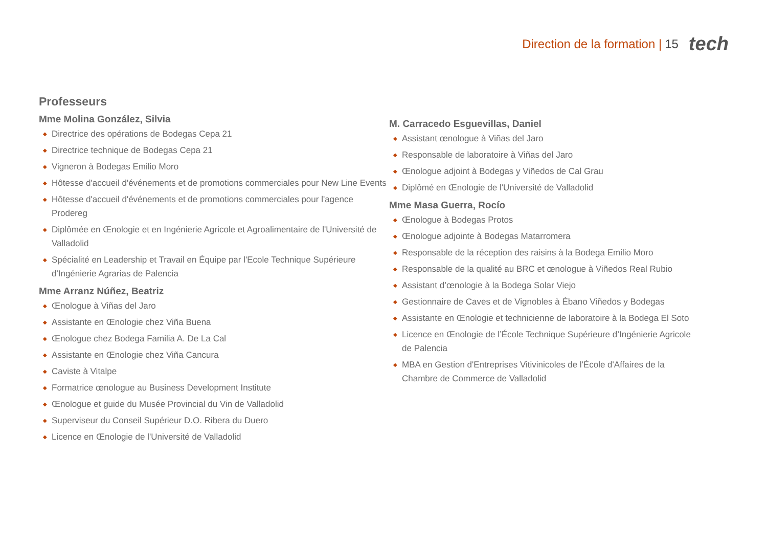Direction de la formation | 15 tech
Professeurs
Mme Molina González, Silvia
◆ Directrice des opérations de Bodegas Cepa 21
◆ Directrice technique de Bodegas Cepa 21
◆ Vigneron à Bodegas Emilio Moro
◆ Hôtesse d'accueil d'événements et de promotions commerciales pour New Line Events
◆ Hôtesse d'accueil d'événements et de promotions commerciales pour l'agence Prodereg
◆ Diplômée en Œnologie et en Ingénierie Agricole et Agroalimentaire de l'Université de Valladolid
◆ Spécialité en Leadership et Travail en Équipe par l'Ecole Technique Supérieure d'Ingénierie Agrarias de Palencia
Mme Arranz Núñez, Beatriz
◆ Œnologue à Viñas del Jaro
◆ Assistante en Œnologie chez Viña Buena
◆ Œnologue chez Bodega Familia A. De La Cal
◆ Assistante en Œnologie chez Viña Cancura
◆ Caviste à Vitalpe
◆ Formatrice œnologue au Business Development Institute
◆ Œnologue et guide du Musée Provincial du Vin de Valladolid
◆ Superviseur du Conseil Supérieur D.O. Ribera du Duero
◆ Licence en Œnologie de l'Université de Valladolid
M. Carracedo Esguevillas, Daniel
◆ Assistant œnologue à Viñas del Jaro
◆ Responsable de laboratoire à Viñas del Jaro
◆ Œnologue adjoint à Bodegas y Viñedos de Cal Grau
◆ Diplômé en Œnologie de l'Université de Valladolid
Mme Masa Guerra, Rocío
◆ Œnologue à Bodegas Protos
◆ Œnologue adjointe à Bodegas Matarromera
◆ Responsable de la réception des raisins à la Bodega Emilio Moro
◆ Responsable de la qualité au BRC et œnologue à Viñedos Real Rubio
◆ Assistant d’œnologie à la Bodega Solar Viejo
◆ Gestionnaire de Caves et de Vignobles à Ébano Viñedos y Bodegas
◆ Assistante en Œnologie et technicienne de laboratoire à la Bodega El Soto
◆ Licence en Œnologie de l’École Technique Supérieure d’Ingénierie Agricole de Palencia
◆ MBA en Gestion d'Entreprises Vitivinicoles de l'École d'Affaires de la Chambre de Commerce de Valladolid